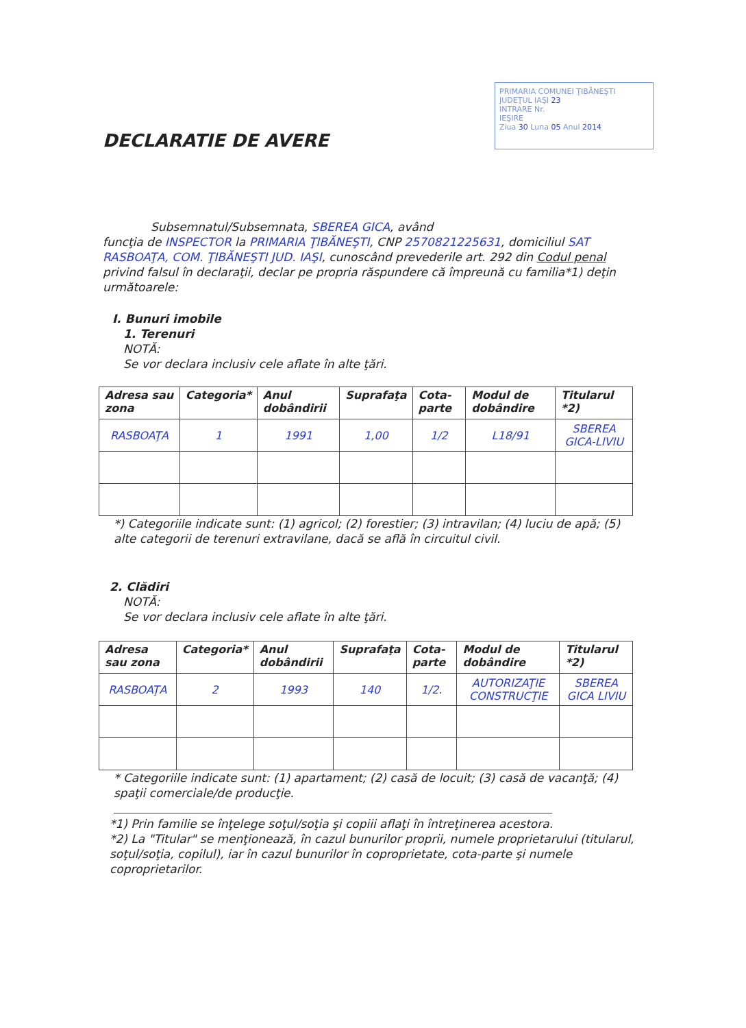PRIMARIA COMUNEI ŢIBĂNEŞTI
JUDEŢUL IAŞI 23
INTRARE Nr.
IEŞIRE
Ziua 30 Luna 05 Anul 2014
DECLARATIE DE AVERE
Subsemnatul/Subsemnata, SBEREA GICA, având
funcţia de INSPECTOR la PRIMARIA ŢIBĂNEŞTI, CNP 2570821225631, domiciliul SAT RASBOAŢA, COM. ŢIBĂNEŞTI JUD. IAŞI, cunoscând prevederile art. 292 din Codul penal privind falsul în declaraţii, declar pe propria răspundere că împreună cu familia*1) deţin următoarele:
I. Bunuri imobile
1. Terenuri
NOTĂ:
Se vor declara inclusiv cele aflate în alte ţări.
| Adresa sau zona | Categoria* | Anul dobândirii | Suprafaţa | Cota-parte | Modul de dobândire | Titularul *2) |
| --- | --- | --- | --- | --- | --- | --- |
| RASBOAŢA | 1 | 1991 | 1,00 | 1/2 | L18/91 | SBEREA GICA-LIVIU |
*) Categoriile indicate sunt: (1) agricol; (2) forestier; (3) intravilan; (4) luciu de apă; (5) alte categorii de terenuri extravilane, dacă se află în circuitul civil.
2. Clădiri
NOTĂ:
Se vor declara inclusiv cele aflate în alte ţări.
| Adresa sau zona | Categoria* | Anul dobândirii | Suprafaţa | Cota-parte | Modul de dobândire | Titularul *2) |
| --- | --- | --- | --- | --- | --- | --- |
| RASBOAŢA | 2 | 1993 | 140 | 1/2. | AUTORIZAŢIE CONSTRUCŢIE | SBEREA GICA LIVIU |
* Categoriile indicate sunt: (1) apartament; (2) casă de locuit; (3) casă de vacanţă; (4) spaţii comerciale/de producţie.
*1) Prin familie se înţelege soţul/soţia şi copiii aflaţi în întreţinerea acestora.
*2) La "Titular" se menţionează, în cazul bunurilor proprii, numele proprietarului (titularul, soţul/soţia, copilul), iar în cazul bunurilor în coproprietate, cota-parte şi numele coproprietarilor.